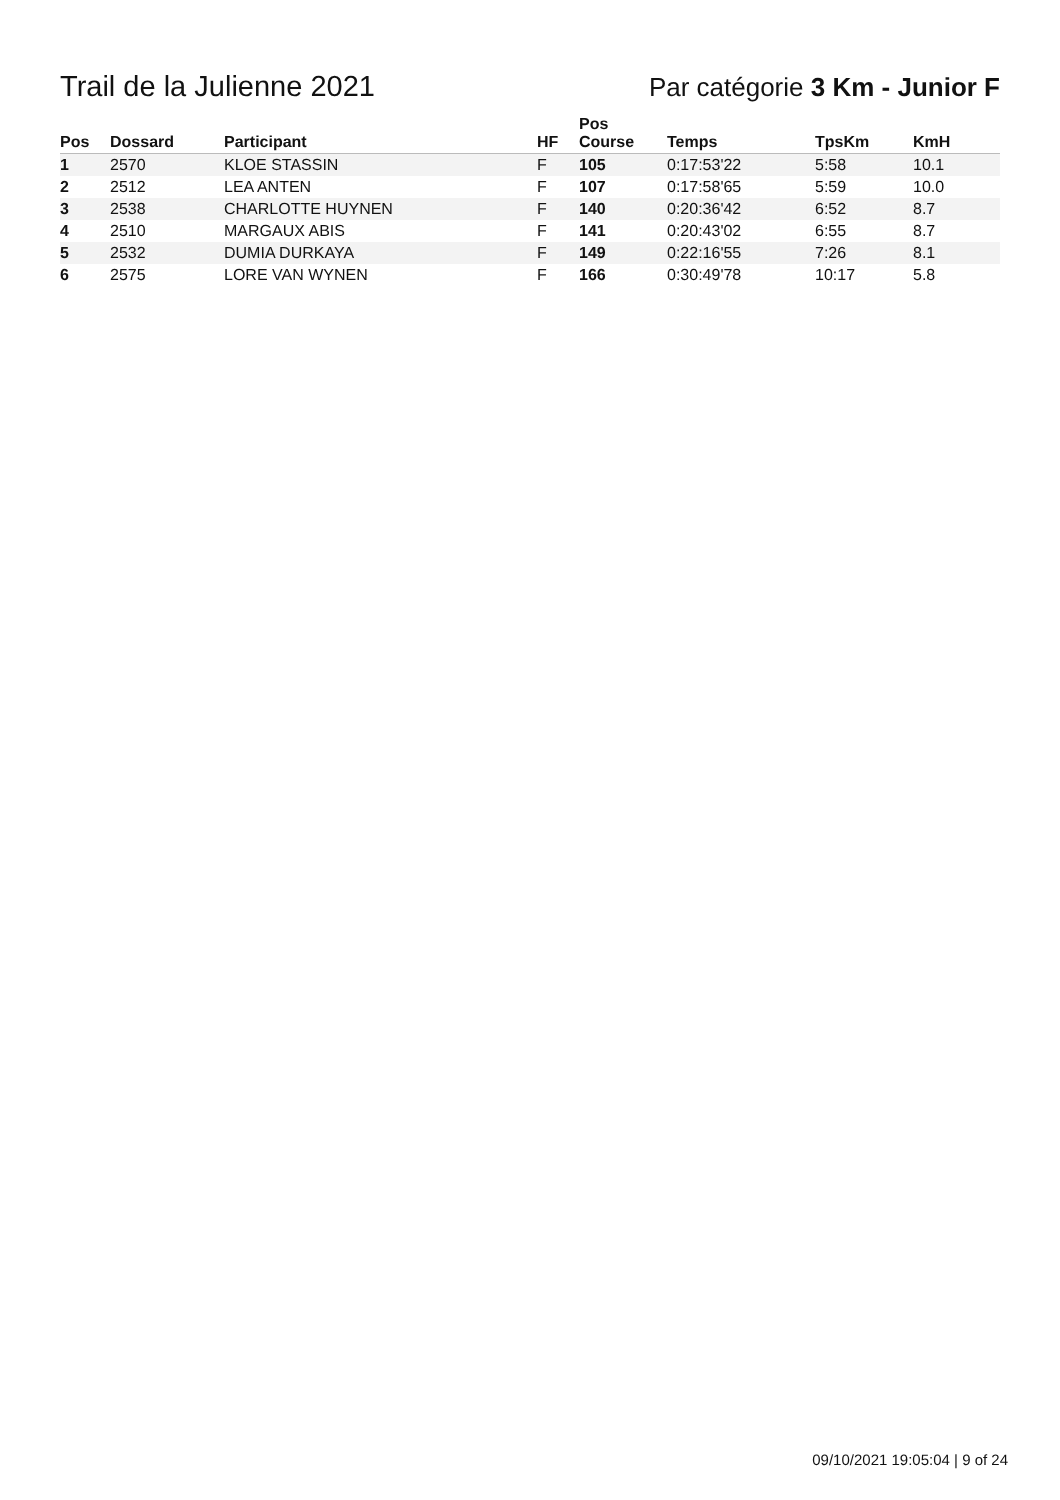Trail de la Julienne 2021 Par catégorie 3 Km - Junior F
| Pos | Dossard | Participant | HF | Pos Course | Temps | TpsKm | KmH |
| --- | --- | --- | --- | --- | --- | --- | --- |
| 1 | 2570 | KLOE STASSIN | F | 105 | 0:17:53'22 | 5:58 | 10.1 |
| 2 | 2512 | LEA ANTEN | F | 107 | 0:17:58'65 | 5:59 | 10.0 |
| 3 | 2538 | CHARLOTTE HUYNEN | F | 140 | 0:20:36'42 | 6:52 | 8.7 |
| 4 | 2510 | MARGAUX ABIS | F | 141 | 0:20:43'02 | 6:55 | 8.7 |
| 5 | 2532 | DUMIA DURKAYA | F | 149 | 0:22:16'55 | 7:26 | 8.1 |
| 6 | 2575 | LORE VAN WYNEN | F | 166 | 0:30:49'78 | 10:17 | 5.8 |
09/10/2021 19:05:04 | 9 of 24